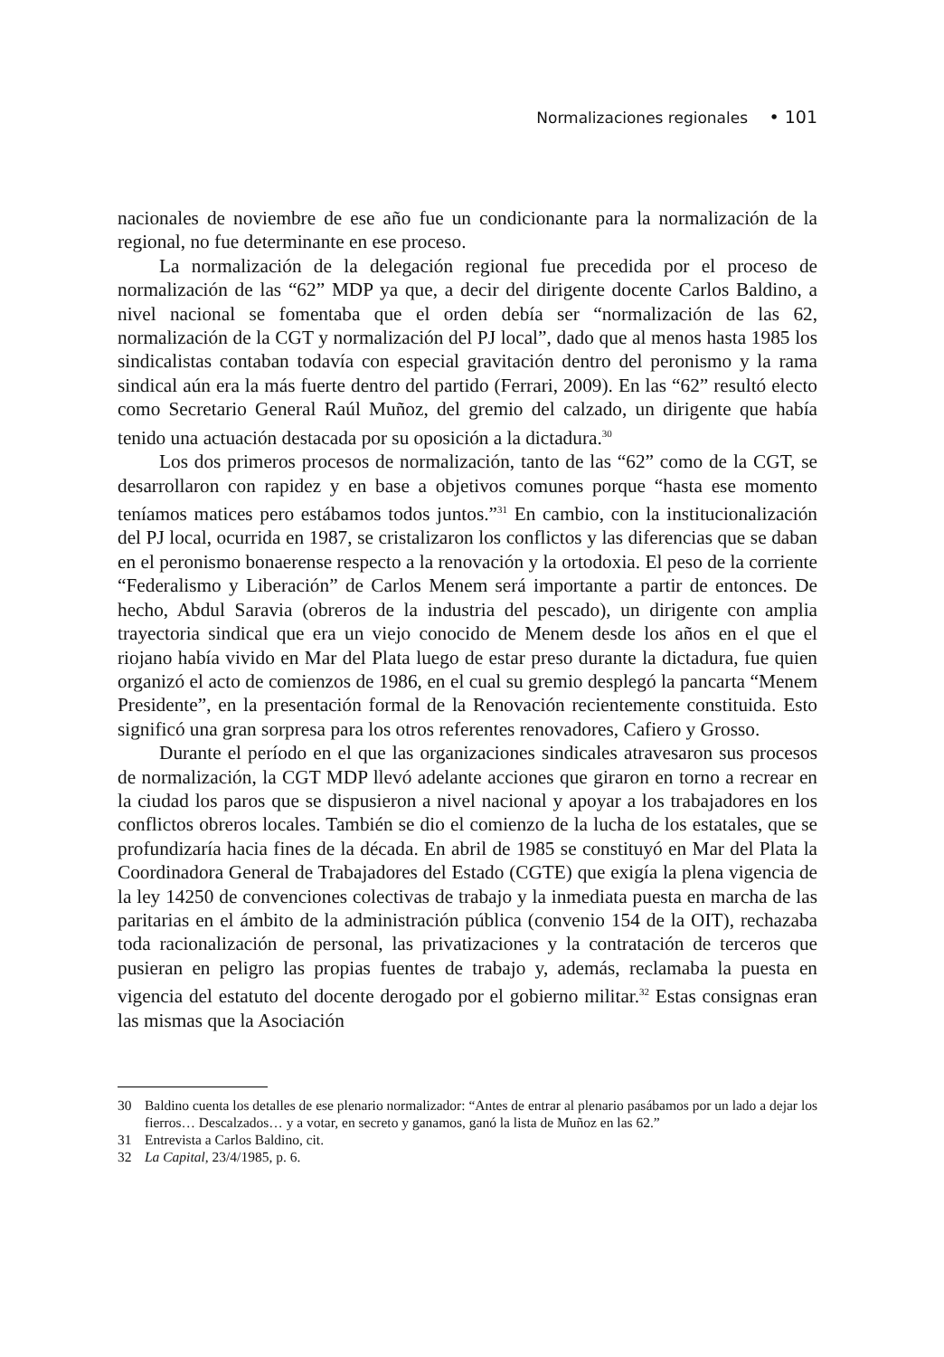Normalizaciones regionales • 101
nacionales de noviembre de ese año fue un condicionante para la normalización de la regional, no fue determinante en ese proceso.
La normalización de la delegación regional fue precedida por el proceso de normalización de las “62” MDP ya que, a decir del dirigente docente Carlos Baldino, a nivel nacional se fomentaba que el orden debía ser “normalización de las 62, normalización de la CGT y normalización del PJ local”, dado que al menos hasta 1985 los sindicalistas contaban todavía con especial gravitación dentro del peronismo y la rama sindical aún era la más fuerte dentro del partido (Ferrari, 2009). En las “62” resultó electo como Secretario General Raúl Muñoz, del gremio del calzado, un dirigente que había tenido una actuación destacada por su oposición a la dictadura.<sup>30</sup>
Los dos primeros procesos de normalización, tanto de las “62” como de la CGT, se desarrollaron con rapidez y en base a objetivos comunes porque “hasta ese momento teníamos matices pero estábamos todos juntos.”<sup>31</sup> En cambio, con la institucionalización del PJ local, ocurrida en 1987, se cristalizaron los conflictos y las diferencias que se daban en el peronismo bonaerense respecto a la renovación y la ortodoxia. El peso de la corriente “Federalismo y Liberación” de Carlos Menem será importante a partir de entonces. De hecho, Abdul Saravia (obreros de la industria del pescado), un dirigente con amplia trayectoria sindical que era un viejo conocido de Menem desde los años en el que el riojano había vivido en Mar del Plata luego de estar preso durante la dictadura, fue quien organizó el acto de comienzos de 1986, en el cual su gremio desplegó la pancarta “Menem Presidente”, en la presentación formal de la Renovación recientemente constituida. Esto significó una gran sorpresa para los otros referentes renovadores, Cafiero y Grosso.
Durante el período en el que las organizaciones sindicales atravesaron sus procesos de normalización, la CGT MDP llevó adelante acciones que giraron en torno a recrear en la ciudad los paros que se dispusieron a nivel nacional y apoyar a los trabajadores en los conflictos obreros locales. También se dio el comienzo de la lucha de los estatales, que se profundizaría hacia fines de la década. En abril de 1985 se constituyó en Mar del Plata la Coordinadora General de Trabajadores del Estado (CGTE) que exigía la plena vigencia de la ley 14250 de convenciones colectivas de trabajo y la inmediata puesta en marcha de las paritarias en el ámbito de la administración pública (convenio 154 de la OIT), rechazaba toda racionalización de personal, las privatizaciones y la contratación de terceros que pusieran en peligro las propias fuentes de trabajo y, además, reclamaba la puesta en vigencia del estatuto del docente derogado por el gobierno militar.<sup>32</sup> Estas consignas eran las mismas que la Asociación
30 Baldino cuenta los detalles de ese plenario normalizador: “Antes de entrar al plenario pasábamos por un lado a dejar los fierros… Descalzados… y a votar, en secreto y ganamos, ganó la lista de Muñoz en las 62.”
31 Entrevista a Carlos Baldino, cit.
32 La Capital, 23/4/1985, p. 6.